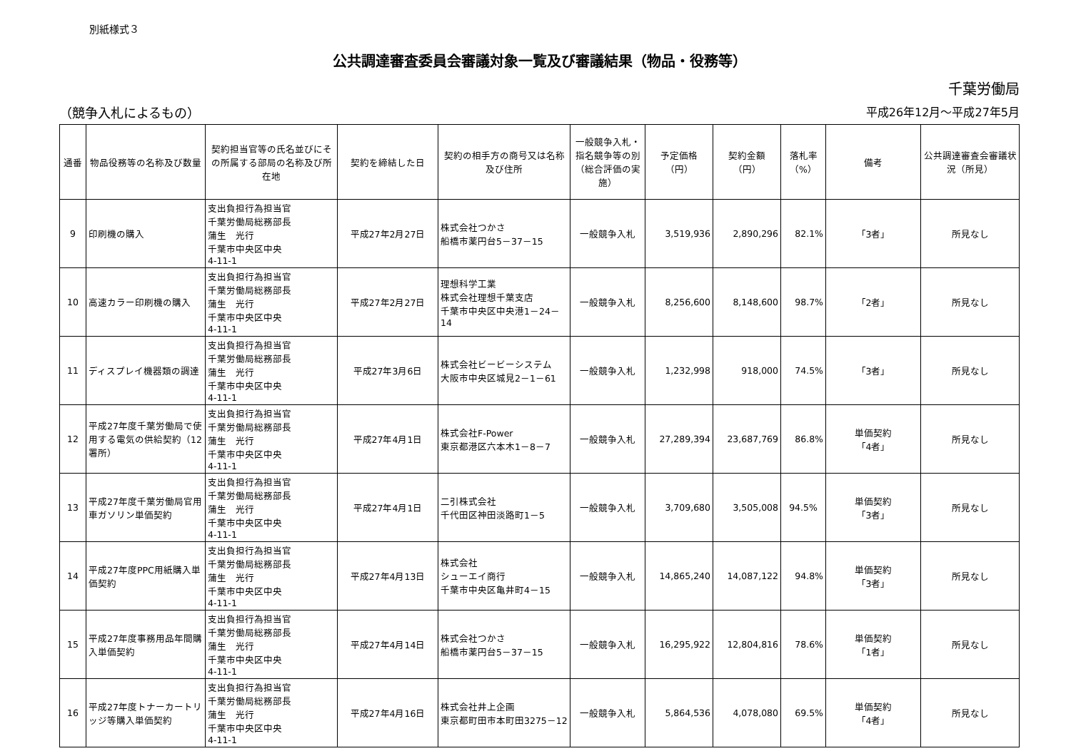別紙様式３
公共調達審査委員会審議対象一覧及び審議結果（物品・役務等）
千葉労働局
（競争入札によるもの） 平成26年12月～平成27年5月
| 通番 | 物品役務等の名称及び数量 | 契約担当官等の氏名並びにその所属する部局の名称及び所在地 | 契約を締結した日 | 契約の相手方の商号又は名称及び住所 | 一般競争入札・指名競争等の別（総合評価の実施） | 予定価格（円） | 契約金額（円） | 落札率（%） | 備考 | 公共調達審査会審議状況（所見） |
| --- | --- | --- | --- | --- | --- | --- | --- | --- | --- | --- |
| 9 | 印刷機の購入 | 支出負担行為担当官 千葉労働局総務部長 蒲生 光行 千葉市中央区中央 4-11-1 | 平成27年2月27日 | 株式会社つかさ 船橋市薬円台5－37－15 | 一般競争入札 | 3,519,936 | 2,890,296 | 82.1% | 「3者」 | 所見なし |
| 10 | 高速カラー印刷機の購入 | 支出負担行為担当官 千葉労働局総務部長 蒲生 光行 千葉市中央区中央 4-11-1 | 平成27年2月27日 | 理想科学工業 株式会社理想千葉支店 千葉市中央区中央港1－24－14 | 一般競争入札 | 8,256,600 | 8,148,600 | 98.7% | 「2者」 | 所見なし |
| 11 | ディスプレイ機器類の調達 | 支出負担行為担当官 千葉労働局総務部長 蒲生 光行 千葉市中央区中央 4-11-1 | 平成27年3月6日 | 株式会社ビービーシステム 大阪市中央区城見2－1－61 | 一般競争入札 | 1,232,998 | 918,000 | 74.5% | 「3者」 | 所見なし |
| 12 | 平成27年度千葉労働局で使用する電気の供給契約（12署所） | 支出負担行為担当官 千葉労働局総務部長 蒲生 光行 千葉市中央区中央 4-11-1 | 平成27年4月1日 | 株式会社F-Power 東京都港区六本木1－8－7 | 一般競争入札 | 27,289,394 | 23,687,769 | 86.8% | 単価契約 「4者」 | 所見なし |
| 13 | 平成27年度千葉労働局官用車ガソリン単価契約 | 支出負担行為担当官 千葉労働局総務部長 蒲生 光行 千葉市中央区中央 4-11-1 | 平成27年4月1日 | 二引株式会社 千代田区神田淡路町1－5 | 一般競争入札 | 3,709,680 | 3,505,008 | 94.5% | 単価契約 「3者」 | 所見なし |
| 14 | 平成27年度PPC用紙購入単価契約 | 支出負担行為担当官 千葉労働局総務部長 蒲生 光行 千葉市中央区中央 4-11-1 | 平成27年4月13日 | 株式会社 シューエイ商行 千葉市中央区亀井町4－15 | 一般競争入札 | 14,865,240 | 14,087,122 | 94.8% | 単価契約 「3者」 | 所見なし |
| 15 | 平成27年度事務用品年間購入単価契約 | 支出負担行為担当官 千葉労働局総務部長 蒲生 光行 千葉市中央区中央 4-11-1 | 平成27年4月14日 | 株式会社つかさ 船橋市薬円台5－37－15 | 一般競争入札 | 16,295,922 | 12,804,816 | 78.6% | 単価契約 「1者」 | 所見なし |
| 16 | 平成27年度トナーカートリッジ等購入単価契約 | 支出負担行為担当官 千葉労働局総務部長 蒲生 光行 千葉市中央区中央 4-11-1 | 平成27年4月16日 | 株式会社井上企画 東京都町田市本町田3275－12 | 一般競争入札 | 5,864,536 | 4,078,080 | 69.5% | 単価契約 「4者」 | 所見なし |